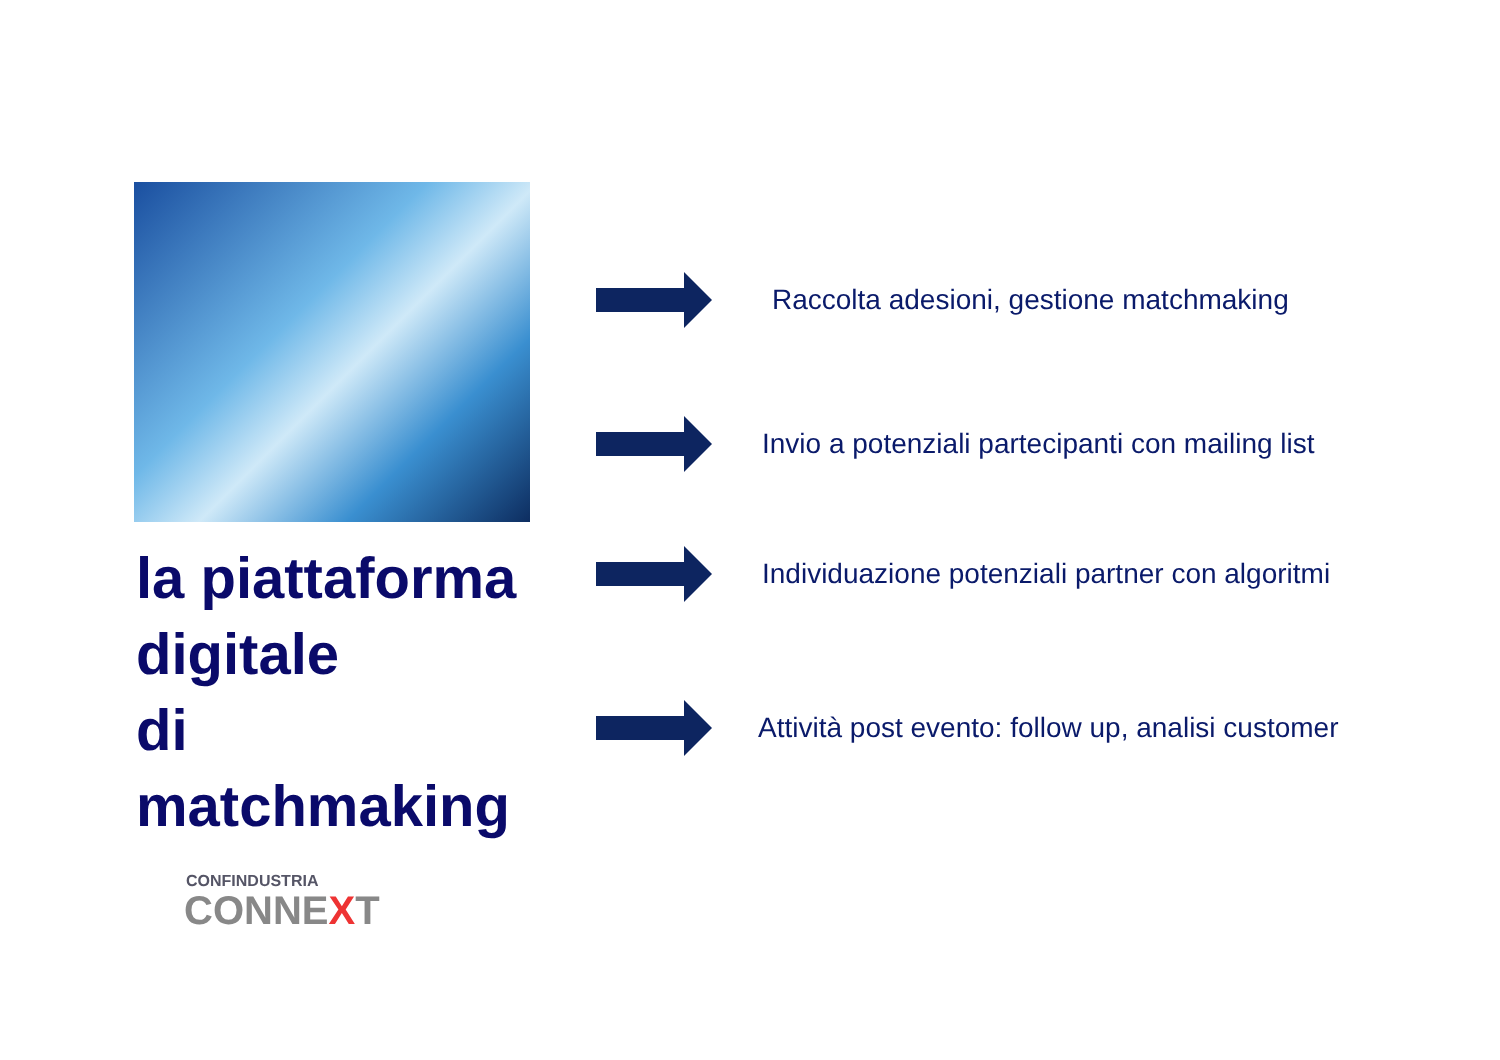la piattaforma
digitale
di matchmaking
CONFINDUSTRIA
CONNEXT
Raccolta adesioni, gestione matchmaking
Invio a potenziali partecipanti con mailing list
Individuazione potenziali partner con algoritmi
Attività post evento: follow up, analisi customer